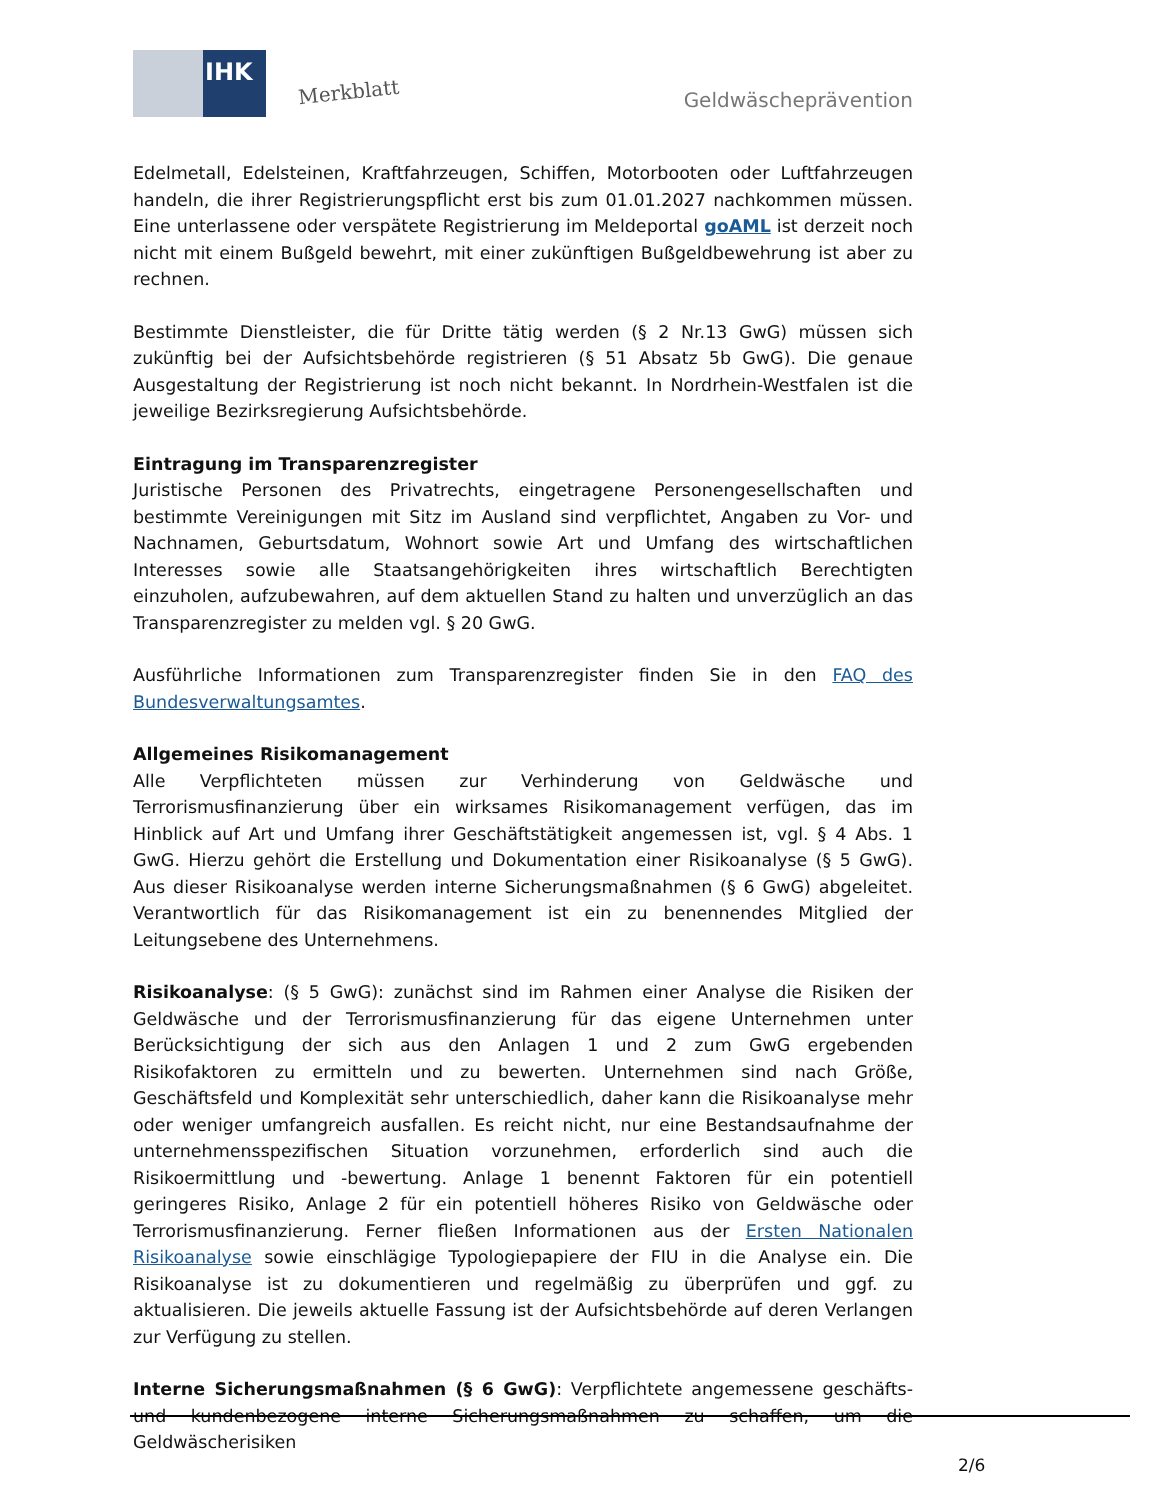IHK
Merkblatt Geldwäscheprävention
Edelmetall, Edelsteinen, Kraftfahrzeugen, Schiffen, Motorbooten oder Luftfahrzeugen handeln, die ihrer Registrierungspflicht erst bis zum 01.01.2027 nachkommen müssen. Eine unterlassene oder verspätete Registrierung im Meldeportal goAML ist derzeit noch nicht mit einem Bußgeld bewehrt, mit einer zukünftigen Bußgeldbewehrung ist aber zu rechnen.
Bestimmte Dienstleister, die für Dritte tätig werden (§ 2 Nr.13 GwG) müssen sich zukünftig bei der Aufsichtsbehörde registrieren (§ 51 Absatz 5b GwG). Die genaue Ausgestaltung der Registrierung ist noch nicht bekannt. In Nordrhein-Westfalen ist die jeweilige Bezirksregierung Aufsichtsbehörde.
Eintragung im Transparenzregister
Juristische Personen des Privatrechts, eingetragene Personengesellschaften und bestimmte Vereinigungen mit Sitz im Ausland sind verpflichtet, Angaben zu Vor- und Nachnamen, Geburtsdatum, Wohnort sowie Art und Umfang des wirtschaftlichen Interesses sowie alle Staatsangehörigkeiten ihres wirtschaftlich Berechtigten einzuholen, aufzubewahren, auf dem aktuellen Stand zu halten und unverzüglich an das Transparenzregister zu melden vgl. § 20 GwG.
Ausführliche Informationen zum Transparenzregister finden Sie in den FAQ des Bundesverwaltungsamtes.
Allgemeines Risikomanagement
Alle Verpflichteten müssen zur Verhinderung von Geldwäsche und Terrorismusfinanzierung über ein wirksames Risikomanagement verfügen, das im Hinblick auf Art und Umfang ihrer Geschäftstätigkeit angemessen ist, vgl. § 4 Abs. 1 GwG. Hierzu gehört die Erstellung und Dokumentation einer Risikoanalyse (§ 5 GwG). Aus dieser Risikoanalyse werden interne Sicherungsmaßnahmen (§ 6 GwG) abgeleitet. Verantwortlich für das Risikomanagement ist ein zu benennendes Mitglied der Leitungsebene des Unternehmens.
Risikoanalyse: (§ 5 GwG): zunächst sind im Rahmen einer Analyse die Risiken der Geldwäsche und der Terrorismusfinanzierung für das eigene Unternehmen unter Berücksichtigung der sich aus den Anlagen 1 und 2 zum GwG ergebenden Risikofaktoren zu ermitteln und zu bewerten. Unternehmen sind nach Größe, Geschäftsfeld und Komplexität sehr unterschiedlich, daher kann die Risikoanalyse mehr oder weniger umfangreich ausfallen. Es reicht nicht, nur eine Bestandsaufnahme der unternehmensspezifischen Situation vorzunehmen, erforderlich sind auch die Risikoermittlung und -bewertung. Anlage 1 benennt Faktoren für ein potentiell geringeres Risiko, Anlage 2 für ein potentiell höheres Risiko von Geldwäsche oder Terrorismusfinanzierung. Ferner fließen Informationen aus der Ersten Nationalen Risikoanalyse sowie einschlägige Typologiepapiere der FIU in die Analyse ein. Die Risikoanalyse ist zu dokumentieren und regelmäßig zu überprüfen und ggf. zu aktualisieren. Die jeweils aktuelle Fassung ist der Aufsichtsbehörde auf deren Verlangen zur Verfügung zu stellen.
Interne Sicherungsmaßnahmen (§ 6 GwG): Verpflichtete angemessene geschäfts- und kundenbezogene interne Sicherungsmaßnahmen zu schaffen, um die Geldwäscherisiken
2/6